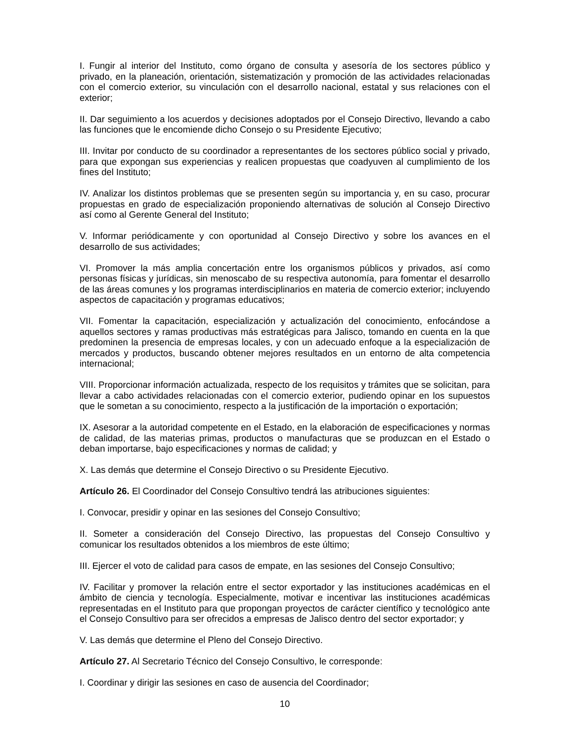I. Fungir al interior del Instituto, como órgano de consulta y asesoría de los sectores público y privado, en la planeación, orientación, sistematización y promoción de las actividades relacionadas con el comercio exterior, su vinculación con el desarrollo nacional, estatal y sus relaciones con el exterior;
II. Dar seguimiento a los acuerdos y decisiones adoptados por el Consejo Directivo, llevando a cabo las funciones que le encomiende dicho Consejo o su Presidente Ejecutivo;
III. Invitar por conducto de su coordinador a representantes de los sectores público social y privado, para que expongan sus experiencias y realicen propuestas que coadyuven al cumplimiento de los fines del Instituto;
IV. Analizar los distintos problemas que se presenten según su importancia y, en su caso, procurar propuestas en grado de especialización proponiendo alternativas de solución al Consejo Directivo así como al Gerente General del Instituto;
V. Informar periódicamente y con oportunidad al Consejo Directivo y sobre los avances en el desarrollo de sus actividades;
VI. Promover la más amplia concertación entre los organismos públicos y privados, así como personas físicas y jurídicas, sin menoscabo de su respectiva autonomía, para fomentar el desarrollo de las áreas comunes y los programas interdisciplinarios en materia de comercio exterior; incluyendo aspectos de capacitación y programas educativos;
VII. Fomentar la capacitación, especialización y actualización del conocimiento, enfocándose a aquellos sectores y ramas productivas más estratégicas para Jalisco, tomando en cuenta en la que predominen la presencia de empresas locales, y con un adecuado enfoque a la especialización de mercados y productos, buscando obtener mejores resultados en un entorno de alta competencia internacional;
VIII. Proporcionar información actualizada, respecto de los requisitos y trámites que se solicitan, para llevar a cabo actividades relacionadas con el comercio exterior, pudiendo opinar en los supuestos que le sometan a su conocimiento, respecto a la justificación de la importación o exportación;
IX. Asesorar a la autoridad competente en el Estado, en la elaboración de especificaciones y normas de calidad, de las materias primas, productos o manufacturas que se produzcan en el Estado o deban importarse, bajo especificaciones y normas de calidad; y
X. Las demás que determine el Consejo Directivo o su Presidente Ejecutivo.
Artículo 26. El Coordinador del Consejo Consultivo tendrá las atribuciones siguientes:
I. Convocar, presidir y opinar en las sesiones del Consejo Consultivo;
II. Someter a consideración del Consejo Directivo, las propuestas del Consejo Consultivo y comunicar los resultados obtenidos a los miembros de este último;
III. Ejercer el voto de calidad para casos de empate, en las sesiones del Consejo Consultivo;
IV. Facilitar y promover la relación entre el sector exportador y las instituciones académicas en el ámbito de ciencia y tecnología. Especialmente, motivar e incentivar las instituciones académicas representadas en el Instituto para que propongan proyectos de carácter científico y tecnológico ante el Consejo Consultivo para ser ofrecidos a empresas de Jalisco dentro del sector exportador; y
V. Las demás que determine el Pleno del Consejo Directivo.
Artículo 27. Al Secretario Técnico del Consejo Consultivo, le corresponde:
I. Coordinar y dirigir las sesiones en caso de ausencia del Coordinador;
10